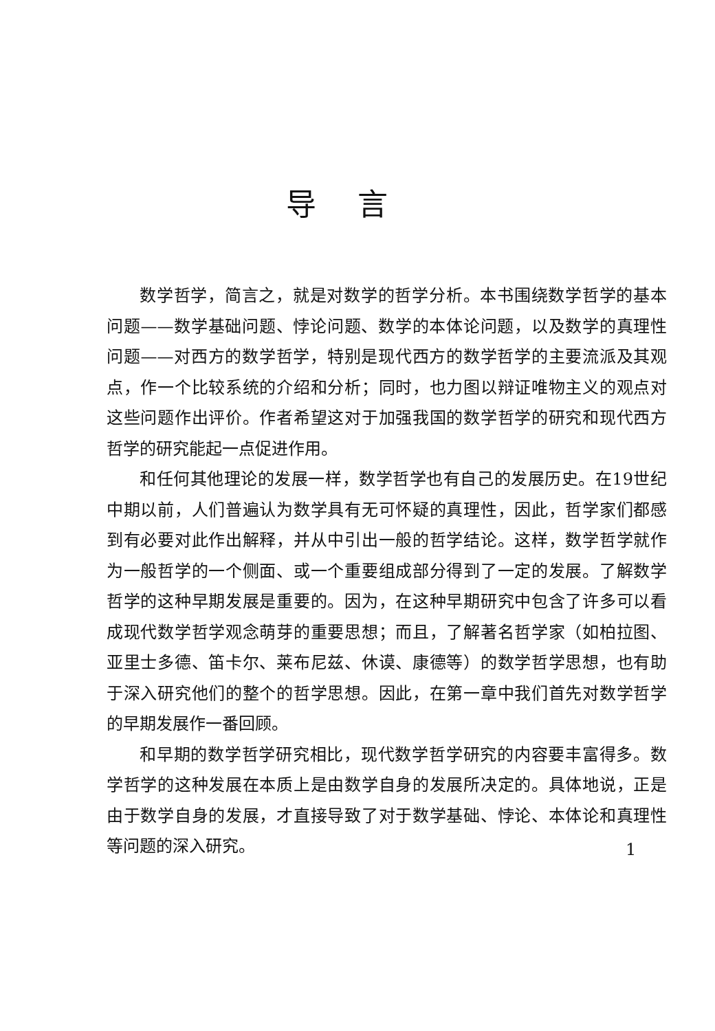导言
数学哲学，简言之，就是对数学的哲学分析。本书围绕数学哲学的基本问题——数学基础问题、悖论问题、数学的本体论问题，以及数学的真理性问题——对西方的数学哲学，特别是现代西方的数学哲学的主要流派及其观点，作一个比较系统的介绍和分析；同时，也力图以辩证唯物主义的观点对这些问题作出评价。作者希望这对于加强我国的数学哲学的研究和现代西方哲学的研究能起一点促进作用。
和任何其他理论的发展一样，数学哲学也有自己的发展历史。在19世纪中期以前，人们普遍认为数学具有无可怀疑的真理性，因此，哲学家们都感到有必要对此作出解释，并从中引出一般的哲学结论。这样，数学哲学就作为一般哲学的一个侧面、或一个重要组成部分得到了一定的发展。了解数学哲学的这种早期发展是重要的。因为，在这种早期研究中包含了许多可以看成现代数学哲学观念萌芽的重要思想；而且，了解著名哲学家（如柏拉图、亚里士多德、笛卡尔、莱布尼兹、休谟、康德等）的数学哲学思想，也有助于深入研究他们的整个的哲学思想。因此，在第一章中我们首先对数学哲学的早期发展作一番回顾。
和早期的数学哲学研究相比，现代数学哲学研究的内容要丰富得多。数学哲学的这种发展在本质上是由数学自身的发展所决定的。具体地说，正是由于数学自身的发展，才直接导致了对于数学基础、悖论、本体论和真理性等问题的深入研究。
1